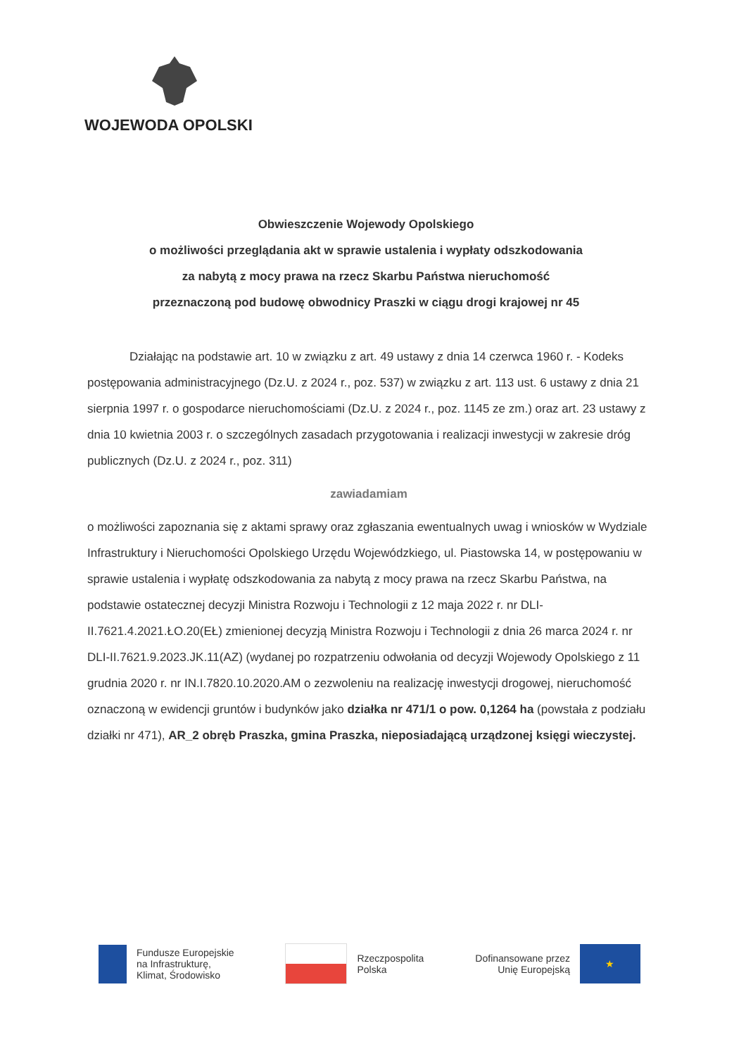WOJEWODA OPOLSKI
Obwieszczenie Wojewody Opolskiego
o możliwości przeglądania akt w sprawie ustalenia i wypłaty odszkodowania
za nabytą z mocy prawa na rzecz Skarbu Państwa nieruchomość
przeznaczoną pod budowę obwodnicy Praszki w ciągu drogi krajowej nr 45
Działając na podstawie art. 10 w związku z art. 49 ustawy z dnia 14 czerwca 1960 r. - Kodeks postępowania administracyjnego (Dz.U. z 2024 r., poz. 537) w związku z art. 113 ust. 6 ustawy z dnia 21 sierpnia 1997 r. o gospodarce nieruchomościami (Dz.U. z 2024 r., poz. 1145 ze zm.) oraz art. 23 ustawy z dnia 10 kwietnia 2003 r. o szczególnych zasadach przygotowania i realizacji inwestycji w zakresie dróg publicznych (Dz.U. z 2024 r., poz. 311)
zawiadamiam
o możliwości zapoznania się z aktami sprawy oraz zgłaszania ewentualnych uwag i wniosków w Wydziale Infrastruktury i Nieruchomości Opolskiego Urzędu Wojewódzkiego, ul. Piastowska 14, w postępowaniu w sprawie ustalenia i wypłatę odszkodowania za nabytą z mocy prawa na rzecz Skarbu Państwa, na podstawie ostatecznej decyzji Ministra Rozwoju i Technologii z 12 maja 2022 r. nr DLI-II.7621.4.2021.ŁO.20(EŁ) zmienionej decyzją Ministra Rozwoju i Technologii z dnia 26 marca 2024 r. nr DLI-II.7621.9.2023.JK.11(AZ) (wydanej po rozpatrzeniu odwołania od decyzji Wojewody Opolskiego z 11 grudnia 2020 r. nr IN.I.7820.10.2020.AM o zezwoleniu na realizację inwestycji drogowej, nieruchomość oznaczoną w ewidencji gruntów i budynków jako działka nr 471/1 o pow. 0,1264 ha (powstała z podziału działki nr 471), AR_2 obręb Praszka, gmina Praszka, nieposiadającą urządzonej księgi wieczystej.
Fundusze Europejskie
na Infrastrukturę,
Klimat, Środowisko
Rzeczpospolita
Polska
Dofinansowane przez
Unię Europejską
★